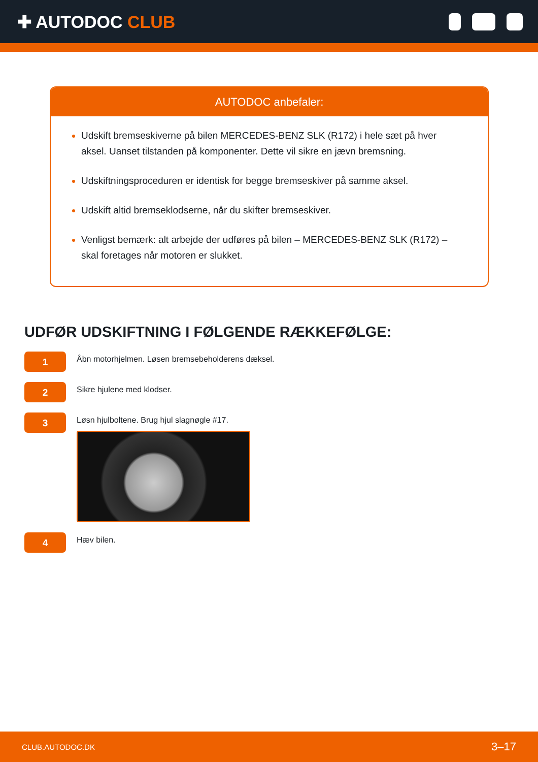✚ AUTODOC CLUB
AUTODOC anbefaler:
Udskift bremseskiverne på bilen MERCEDES-BENZ SLK (R172) i hele sæt på hver aksel. Uanset tilstanden på komponenter. Dette vil sikre en jævn bremsning.
Udskiftningsproceduren er identisk for begge bremseskiver på samme aksel.
Udskift altid bremseklodserne, når du skifter bremseskiver.
Venligst bemærk: alt arbejde der udføres på bilen – MERCEDES-BENZ SLK (R172) – skal foretages når motoren er slukket.
UDFØR UDSKIFTNING I FØLGENDE RÆKKEFØLGE:
1
Åbn motorhjelmen. Løsen bremsebeholderens dæksel.
2
Sikre hjulene med klodser.
3
Løsn hjulboltene. Brug hjul slagnøgle #17.
4
Hæv bilen.
CLUB.AUTODOC.DK 3–17